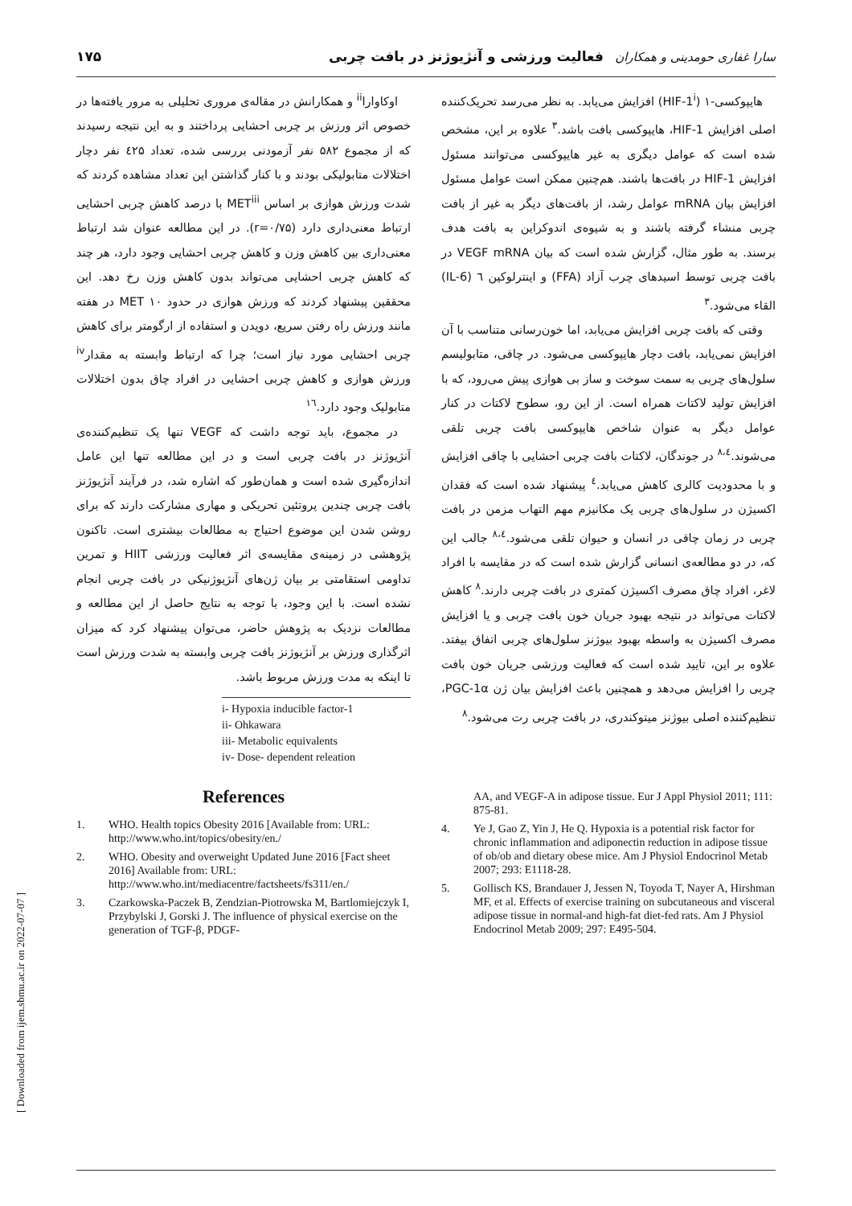سارا غفاری حومدینی و همکاران فعالیت ورزشی و آنژیوژنز در بافت چربی ۱۷۵
هایپوکسی-۱ (HIF-1<sup>i</sup>) افزایش می‌یابد. به نظر می‌رسد تحریک‌کننده اصلی افزایش HIF-1، هایپوکسی بافت باشد.<sup>۳</sup> علاوه بر این، مشخص شده است که عوامل دیگری به غیر هایپوکسی می‌توانند مسئول افزایش HIF-1 در بافت‌ها باشند. هم‌چنین ممکن است عوامل مسئول افزایش بیان mRNA عوامل رشد، از بافت‌های دیگر به غیر از بافت چربی منشاء گرفته باشند و به شیوه‌ی اندوکراین به بافت هدف برسند. به طور مثال، گزارش شده است که بیان VEGF mRNA در بافت چربی توسط اسیدهای چرب آزاد (FFA) و اینترلوکین ٦ (IL-6) القاء می‌شود.<sup>۳</sup>
وقتی که بافت چربی افزایش می‌یابد، اما خون‌رسانی متناسب با آن افزایش نمی‌یابد، بافت دچار هایپوکسی می‌شود. در چاقی، متابولیسم سلول‌های چربی به سمت سوخت و ساز بی هوازی پیش می‌رود، که با افزایش تولید لاکتات همراه است. از این رو، سطوح لاکتات در کنار عوامل دیگر به عنوان شاخص هایپوکسی بافت چربی تلقی می‌شوند.<sup>۸،٤</sup> در جوندگان، لاکتات بافت چربی احشایی با چاقی افزایش و با محدودیت کالری کاهش می‌یابد.<sup>٤</sup> پیشنهاد شده است که فقدان اکسیژن در سلول‌های چربی یک مکانیزم مهم التهاب مزمن در بافت چربی در زمان چاقی در انسان و حیوان تلقی می‌شود.<sup>۸،٤</sup> جالب این که، در دو مطالعه‌ی انسانی گزارش شده است که در مقایسه با افراد لاغر، افراد چاق مصرف اکسیژن کمتری در بافت چربی دارند.<sup>۸</sup> کاهش لاکتات می‌تواند در نتیجه بهبود جریان خون بافت چربی و یا افزایش مصرف اکسیژن به واسطه بهبود بیوژنز سلول‌های چربی اتفاق بیفتد. علاوه بر این، تایید شده است که فعالیت ورزشی جریان خون بافت چربی را افزایش می‌دهد و همچنین باعث افزایش بیان ژن PGC-1α، تنظیم‌کننده اصلی بیوژنز میتوکندری، در بافت چربی رت می‌شود.<sup>۸</sup>
اوکاوارا<sup>ii</sup> و همکارانش در مقاله‌ی مروری تحلیلی به مرور یافته‌ها در خصوص اثر ورزش بر چربی احشایی پرداختند و به این نتیجه رسیدند که از مجموع ۵۸۲ نفر آزمودنی بررسی شده، تعداد ٤۲۵ نفر دچار اختلالات متابولیکی بودند و با کنار گذاشتن این تعداد مشاهده کردند که شدت ورزش هوازی بر اساس MET<sup>iii</sup> با درصد کاهش چربی احشایی ارتباط معنی‌داری دارد (r=۰/۷۵). در این مطالعه عنوان شد ارتباط معنی‌داری بین کاهش وزن و کاهش چربی احشایی وجود دارد، هر چند که کاهش چربی احشایی می‌تواند بدون کاهش وزن رخ دهد. این محققین پیشنهاد کردند که ورزش هوازی در حدود ۱۰ MET در هفته مانند ورزش راه رفتن سریع، دویدن و استفاده از ارگومتر برای کاهش چربی احشایی مورد نیاز است؛ چرا که ارتباط وابسته به مقدار<sup>iv</sup> ورزش هوازی و کاهش چربی احشایی در افراد چاق بدون اختلالات متابولیک وجود دارد.<sup>۱٦</sup>
در مجموع، باید توجه داشت که VEGF تنها یک تنظیم‌کننده‌ی آنژیوژنز در بافت چربی است و در این مطالعه تنها این عامل اندازه‌گیری شده است و همان‌طور که اشاره شد، در فرآیند آنژیوژنز بافت چربی چندین پروتئین تحریکی و مهاری مشارکت دارند که برای روشن شدن این موضوع احتیاج به مطالعات بیشتری است. تاکنون پژوهشی در زمینه‌ی مقایسه‌ی اثر فعالیت ورزشی HIIT و تمرین تداومی استقامتی بر بیان ژن‌های آنژیوژنیکی در بافت چربی انجام نشده است. با این وجود، با توجه به نتایج حاصل از این مطالعه و مطالعات نزدیک به پژوهش حاضر، می‌توان پیشنهاد کرد که میزان اثرگذاری ورزش بر آنژیوژنز بافت چربی وابسته به شدت ورزش است تا اینکه به مدت ورزش مربوط باشد.
i- Hypoxia inducible factor-1
ii- Ohkawara
iii- Metabolic equivalents
iv- Dose- dependent releation
References
1. WHO. Health topics Obesity 2016 [Available from: URL: http://www.who.int/topics/obesity/en./
2. WHO. Obesity and overweight Updated June 2016 [Fact sheet 2016] Available from: URL: http://www.who.int/mediacentre/factsheets/fs311/en./
3. Czarkowska-Paczek B, Zendzian-Piotrowska M, Bartlomiejczyk I, Przybylski J, Gorski J. The influence of physical exercise on the generation of TGF-β, PDGF-
AA, and VEGF-A in adipose tissue. Eur J Appl Physiol 2011; 111: 875-81.
4. Ye J, Gao Z, Yin J, He Q. Hypoxia is a potential risk factor for chronic inflammation and adiponectin reduction in adipose tissue of ob/ob and dietary obese mice. Am J Physiol Endocrinol Metab 2007; 293: E1118-28.
5. Gollisch KS, Brandauer J, Jessen N, Toyoda T, Nayer A, Hirshman MF, et al. Effects of exercise training on subcutaneous and visceral adipose tissue in normal-and high-fat diet-fed rats. Am J Physiol Endocrinol Metab 2009; 297: E495-504.
[ Downloaded from ijem.sbmu.ac.ir on 2022-07-07 ]